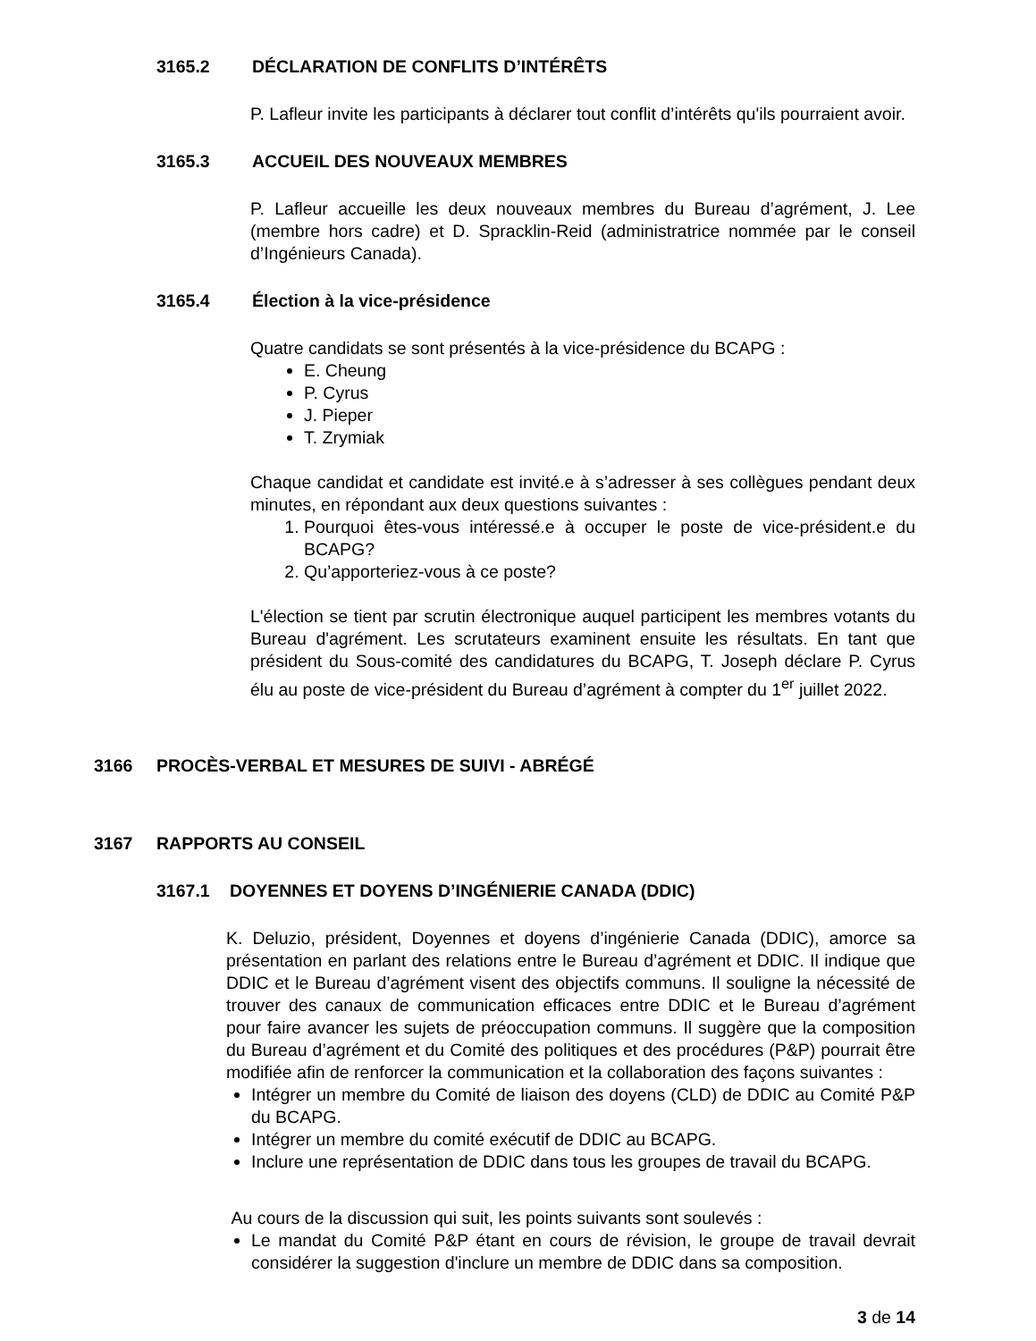3165.2 DÉCLARATION DE CONFLITS D’INTÉRÊTS
P. Lafleur invite les participants à déclarer tout conflit d’intérêts qu'ils pourraient avoir.
3165.3 ACCUEIL DES NOUVEAUX MEMBRES
P. Lafleur accueille les deux nouveaux membres du Bureau d’agrément, J. Lee (membre hors cadre) et D. Spracklin-Reid (administratrice nommée par le conseil d’Ingénieurs Canada).
3165.4 Élection à la vice-présidence
Quatre candidats se sont présentés à la vice-présidence du BCAPG :
E. Cheung
P. Cyrus
J. Pieper
T. Zrymiak
Chaque candidat et candidate est invité.e à s’adresser à ses collègues pendant deux minutes, en répondant aux deux questions suivantes :
1. Pourquoi êtes-vous intéressé.e à occuper le poste de vice-président.e du BCAPG?
2. Qu’apporteriez-vous à ce poste?
L'élection se tient par scrutin électronique auquel participent les membres votants du Bureau d'agrément. Les scrutateurs examinent ensuite les résultats. En tant que président du Sous-comité des candidatures du BCAPG, T. Joseph déclare P. Cyrus élu au poste de vice-président du Bureau d’agrément à compter du 1<sup>er</sup> juillet 2022.
3166 PROCÈS-VERBAL ET MESURES DE SUIVI - ABRÉGÉ
3167 RAPPORTS AU CONSEIL
3167.1 DOYENNES ET DOYENS D’INGÉNIERIE CANADA (DDIC)
K. Deluzio, président, Doyennes et doyens d’ingénierie Canada (DDIC), amorce sa présentation en parlant des relations entre le Bureau d’agrément et DDIC. Il indique que DDIC et le Bureau d’agrément visent des objectifs communs. Il souligne la nécessité de trouver des canaux de communication efficaces entre DDIC et le Bureau d’agrément pour faire avancer les sujets de préoccupation communs. Il suggère que la composition du Bureau d’agrément et du Comité des politiques et des procédures (P&P) pourrait être modifiée afin de renforcer la communication et la collaboration des façons suivantes :
Intégrer un membre du Comité de liaison des doyens (CLD) de DDIC au Comité P&P du BCAPG.
Intégrer un membre du comité exécutif de DDIC au BCAPG.
Inclure une représentation de DDIC dans tous les groupes de travail du BCAPG.
Au cours de la discussion qui suit, les points suivants sont soulevés :
Le mandat du Comité P&P étant en cours de révision, le groupe de travail devrait considérer la suggestion d'inclure un membre de DDIC dans sa composition.
3 de 14